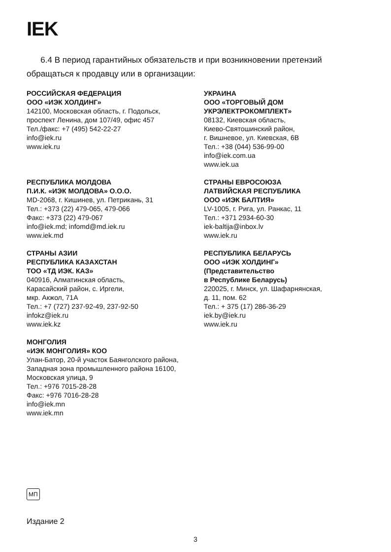IEK
6.4 В период гарантийных обязательств и при возникновении претензий обращаться к продавцу или в организации:
РОССИЙСКАЯ ФЕДЕРАЦИЯ
ООО «ИЭК ХОЛДИНГ»
142100, Московская область, г. Подольск,
проспект Ленина, дом 107/49, офис 457
Тел./факс: +7 (495) 542-22-27
info@iek.ru
www.iek.ru
УКРАИНА
ООО «ТОРГОВЫЙ ДОМ
УКРЭЛЕКТРОКОМПЛЕКТ»
08132, Киевская область,
Киево-Святошинский район,
г. Вишневое, ул. Киевская, 6В
Тел.: +38 (044) 536-99-00
info@iek.com.ua
www.iek.ua
РЕСПУБЛИКА МОЛДОВА
П.И.К. «ИЭК МОЛДОВА» О.О.О.
MD-2068, г. Кишинев, ул. Петрикань, 31
Тел.: +373 (22) 479-065, 479-066
Факс: +373 (22) 479-067
info@iek.md; infomd@md.iek.ru
www.iek.md
СТРАНЫ ЕВРОСОЮЗА
ЛАТВИЙСКАЯ РЕСПУБЛИКА
ООО «ИЭК БАЛТИЯ»
LV-1005, г. Рига, ул. Ранкас, 11
Тел.: +371 2934-60-30
iek-baltija@inbox.lv
www.iek.ru
СТРАНЫ АЗИИ
РЕСПУБЛИКА КАЗАХСТАН
ТОО «ТД ИЭК. КАЗ»
040916, Алматинская область,
Карасайский район, с. Иргели,
мкр. Акжол, 71А
Тел.: +7 (727) 237-92-49, 237-92-50
infokz@iek.ru
www.iek.kz
РЕСПУБЛИКА БЕЛАРУСЬ
ООО «ИЭК ХОЛДИНГ»
(Представительство
в Республике Беларусь)
220025, г. Минск, ул. Шафарнянская,
д. 11, пом. 62
Тел.: + 375 (17) 286-36-29
iek.by@iek.ru
www.iek.ru
МОНГОЛИЯ
«ИЭК МОНГОЛИЯ» КОО
Улан-Батор, 20-й участок Баянголского района,
Западная зона промышленного района 16100,
Московская улица, 9
Тел.: +976 7015-28-28
Факс: +976 7016-28-28
info@iek.mn
www.iek.mn
МП
Издание 2
3